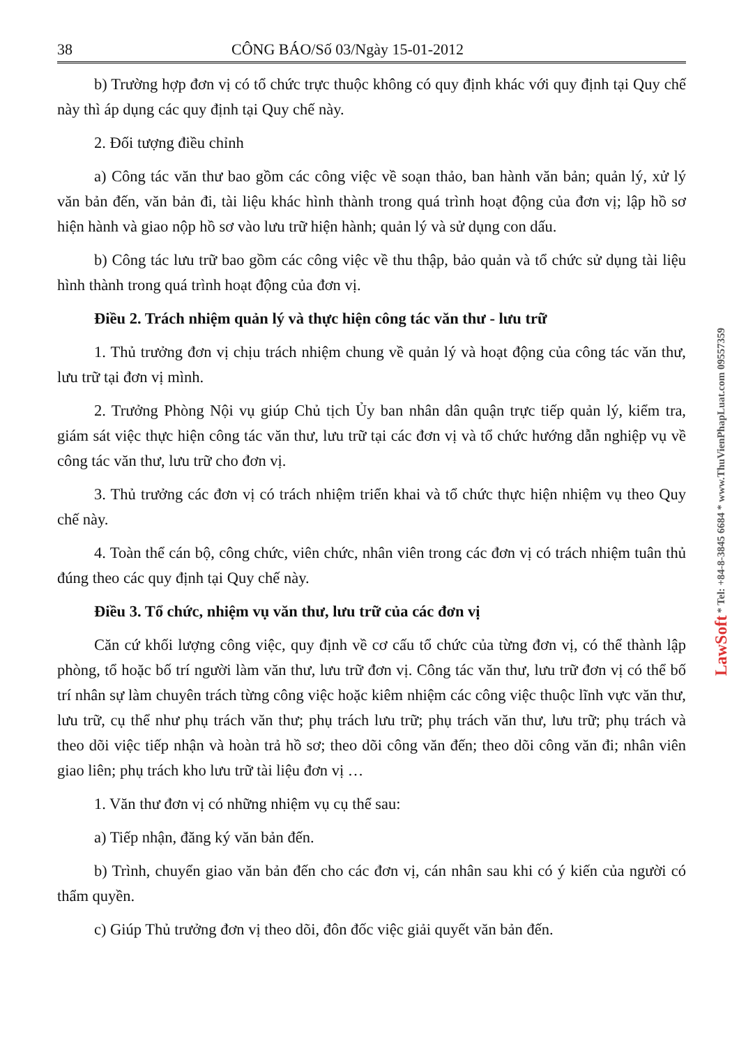38 CÔNG BÁO/Số 03/Ngày 15-01-2012
b) Trường hợp đơn vị có tổ chức trực thuộc không có quy định khác với quy định tại Quy chế này thì áp dụng các quy định tại Quy chế này.
2. Đối tượng điều chỉnh
a) Công tác văn thư bao gồm các công việc về soạn thảo, ban hành văn bản; quản lý, xử lý văn bản đến, văn bản đi, tài liệu khác hình thành trong quá trình hoạt động của đơn vị; lập hồ sơ hiện hành và giao nộp hồ sơ vào lưu trữ hiện hành; quản lý và sử dụng con dấu.
b) Công tác lưu trữ bao gồm các công việc về thu thập, bảo quản và tổ chức sử dụng tài liệu hình thành trong quá trình hoạt động của đơn vị.
Điều 2. Trách nhiệm quản lý và thực hiện công tác văn thư - lưu trữ
1. Thủ trưởng đơn vị chịu trách nhiệm chung về quản lý và hoạt động của công tác văn thư, lưu trữ tại đơn vị mình.
2. Trưởng Phòng Nội vụ giúp Chủ tịch Ủy ban nhân dân quận trực tiếp quản lý, kiểm tra, giám sát việc thực hiện công tác văn thư, lưu trữ tại các đơn vị và tổ chức hướng dẫn nghiệp vụ về công tác văn thư, lưu trữ cho đơn vị.
3. Thủ trưởng các đơn vị có trách nhiệm triển khai và tổ chức thực hiện nhiệm vụ theo Quy chế này.
4. Toàn thể cán bộ, công chức, viên chức, nhân viên trong các đơn vị có trách nhiệm tuân thủ đúng theo các quy định tại Quy chế này.
Điều 3. Tổ chức, nhiệm vụ văn thư, lưu trữ của các đơn vị
Căn cứ khối lượng công việc, quy định về cơ cấu tổ chức của từng đơn vị, có thể thành lập phòng, tổ hoặc bố trí người làm văn thư, lưu trữ đơn vị. Công tác văn thư, lưu trữ đơn vị có thể bố trí nhân sự làm chuyên trách từng công việc hoặc kiêm nhiệm các công việc thuộc lĩnh vực văn thư, lưu trữ, cụ thể như phụ trách văn thư; phụ trách lưu trữ; phụ trách văn thư, lưu trữ; phụ trách và theo dõi việc tiếp nhận và hoàn trả hồ sơ; theo dõi công văn đến; theo dõi công văn đi; nhân viên giao liên; phụ trách kho lưu trữ tài liệu đơn vị …
1. Văn thư đơn vị có những nhiệm vụ cụ thể sau:
a) Tiếp nhận, đăng ký văn bản đến.
b) Trình, chuyển giao văn bản đến cho các đơn vị, cán nhân sau khi có ý kiến của người có thẩm quyền.
c) Giúp Thủ trưởng đơn vị theo dõi, đôn đốc việc giải quyết văn bản đến.
LawSoft * Tel: +84-8-3845 6684 * www.ThuVienPhapLuat.com 09557359